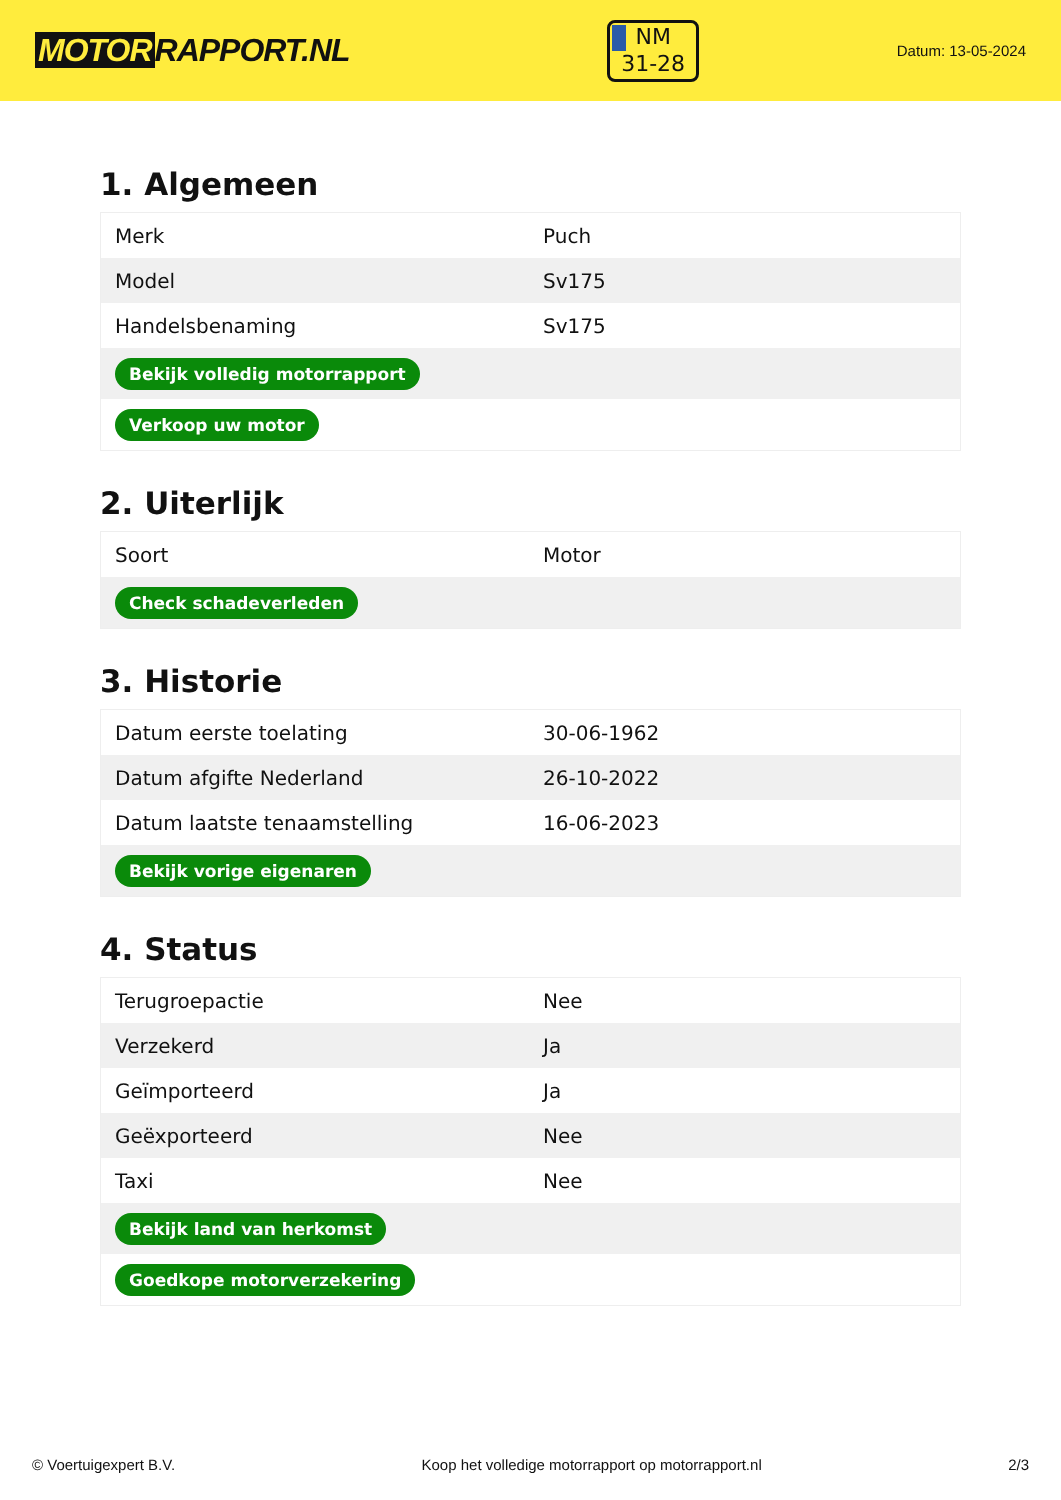MOTOR RAPPORT.NL
NM
31-28
Datum: 13-05-2024
1. Algemeen
| Merk | Puch |
| Model | Sv175 |
| Handelsbenaming | Sv175 |
| Bekijk volledig motorrapport | |
| Verkoop uw motor | |
2. Uiterlijk
| Soort | Motor |
| Check schadeverleden | |
3. Historie
| Datum eerste toelating | 30-06-1962 |
| Datum afgifte Nederland | 26-10-2022 |
| Datum laatste tenaamstelling | 16-06-2023 |
| Bekijk vorige eigenaren | |
4. Status
| Terugroepactie | Nee |
| Verzekerd | Ja |
| Geïmporteerd | Ja |
| Geëxporteerd | Nee |
| Taxi | Nee |
| Bekijk land van herkomst | |
| Goedkope motorverzekering | |
© Voertuigexpert B.V. Koop het volledige motorrapport op motorrapport.nl 2/3